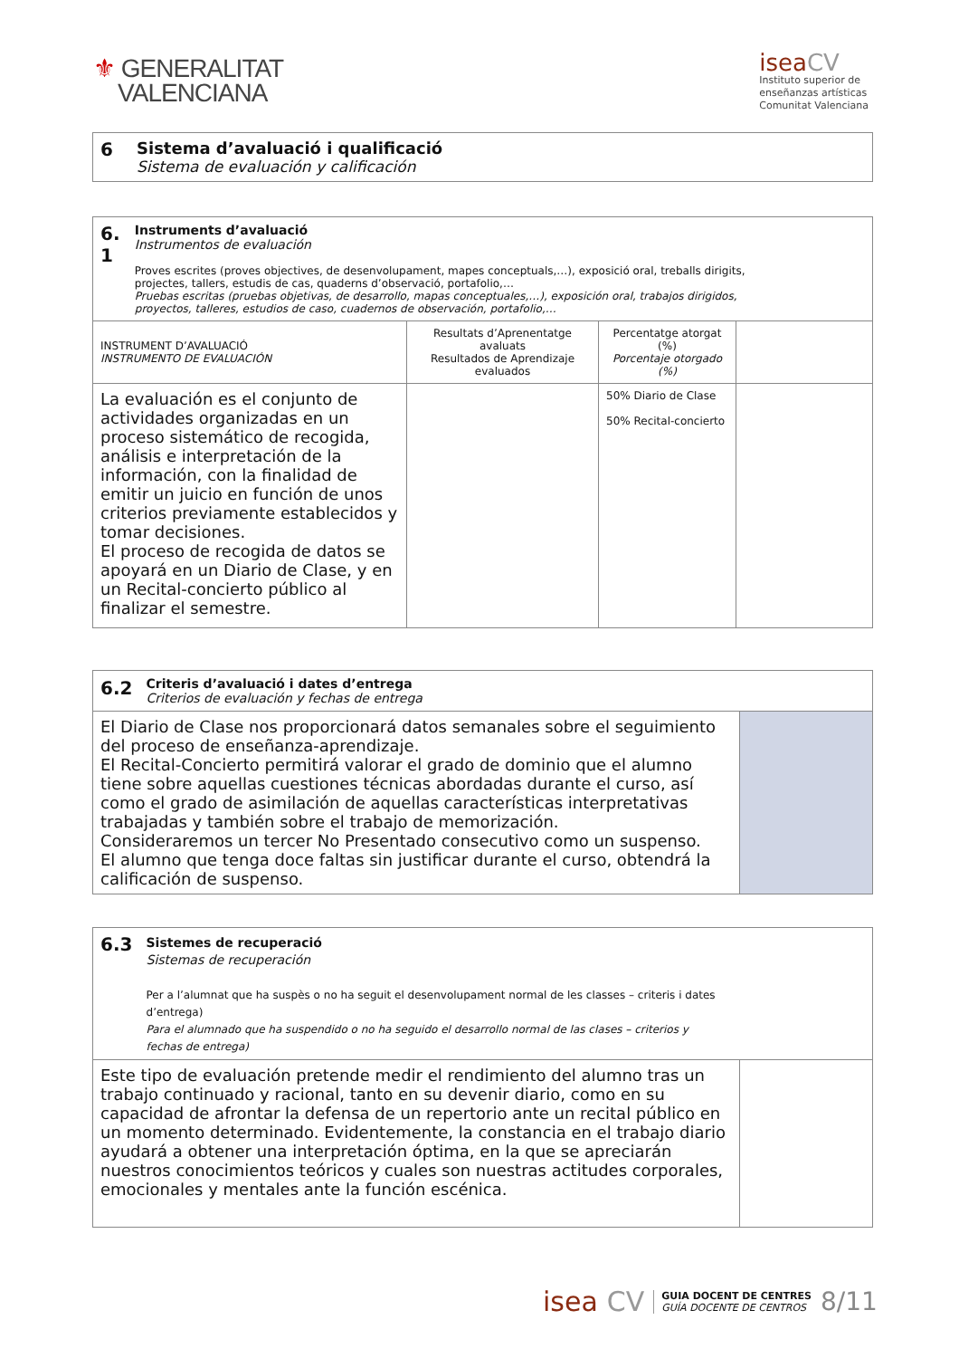⚜ GENERALITAT
VALENCIANA
isea CV
Instituto superior de
enseñanzas artísticas
Comunitat Valenciana
| 6 | Sistema d’avaluació i qualificació Sistema de evaluación y calificación |
| 6. 1 Instruments d’avaluació Instrumentos de evaluación Proves escrites (proves objectives, de desenvolupament, mapes conceptuals,…), exposició oral, treballs dirigits, projectes, tallers, estudis de cas, quaderns d’observació, portafolio,… Pruebas escritas (pruebas objetivas, de desarrollo, mapas conceptuales,…), exposición oral, trabajos dirigidos, proyectos, talleres, estudios de caso, cuadernos de observación, portafolio,… | | | |
| INSTRUMENT D’AVALUACIÓ INSTRUMENTO DE EVALUACIÓN | Resultats d’Aprenentatge avaluats Resultados de Aprendizaje evaluados | Percentatge atorgat (%) Porcentaje otorgado (%) | |
| La evaluación es el conjunto de actividades organizadas en un proceso sistemático de recogida, análisis e interpretación de la información, con la finalidad de emitir un juicio en función de unos criterios previamente establecidos y tomar decisiones. El proceso de recogida de datos se apoyará en un Diario de Clase, y en un Recital-concierto público al finalizar el semestre. | | 50% Diario de Clase 50% Recital-concierto | |
| 6.2 Criteris d’avaluació i dates d’entrega Criterios de evaluación y fechas de entrega | |
| El Diario de Clase nos proporcionará datos semanales sobre el seguimiento del proceso de enseñanza-aprendizaje. El Recital-Concierto permitirá valorar el grado de dominio que el alumno tiene sobre aquellas cuestiones técnicas abordadas durante el curso, así como el grado de asimilación de aquellas características interpretativas trabajadas y también sobre el trabajo de memorización. Consideraremos un tercer No Presentado consecutivo como un suspenso. El alumno que tenga doce faltas sin justificar durante el curso, obtendrá la calificación de suspenso. | |
| 6.3 Sistemes de recuperació Sistemas de recuperación Per a l’alumnat que ha suspès o no ha seguit el desenvolupament normal de les classes – criteris i dates d’entrega) Para el alumnado que ha suspendido o no ha seguido el desarrollo normal de las clases – criterios y fechas de entrega) | |
| Este tipo de evaluación pretende medir el rendimiento del alumno tras un trabajo continuado y racional, tanto en su devenir diario, como en su capacidad de afrontar la defensa de un repertorio ante un recital público en un momento determinado. Evidentemente, la constancia en el trabajo diario ayudará a obtener una interpretación óptima, en la que se apreciarán nuestros conocimientos teóricos y cuales son nuestras actitudes corporales, emocionales y mentales ante la función escénica. | |
isea CV GUIA DOCENT DE CENTRES
GUÍA DOCENTE DE CENTROS 8/11